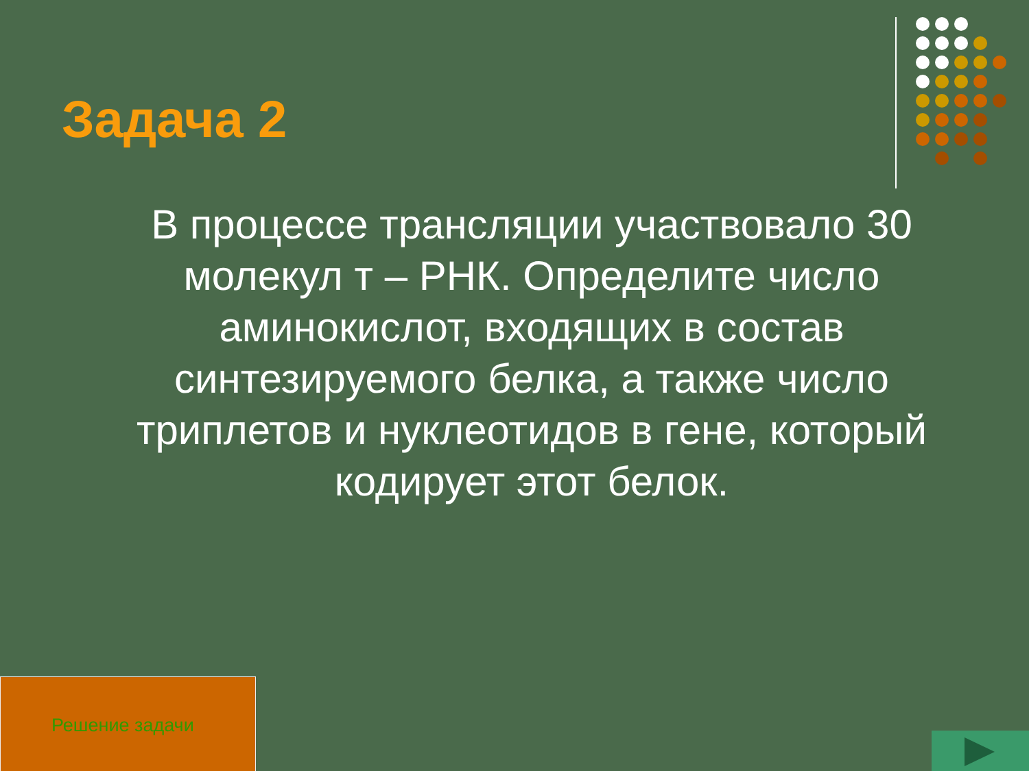Задача 2
В процессе трансляции участвовало 30 молекул т – РНК. Определите число аминокислот, входящих в состав синтезируемого белка, а также число триплетов и нуклеотидов в гене, который кодирует этот белок.
Решение задачи